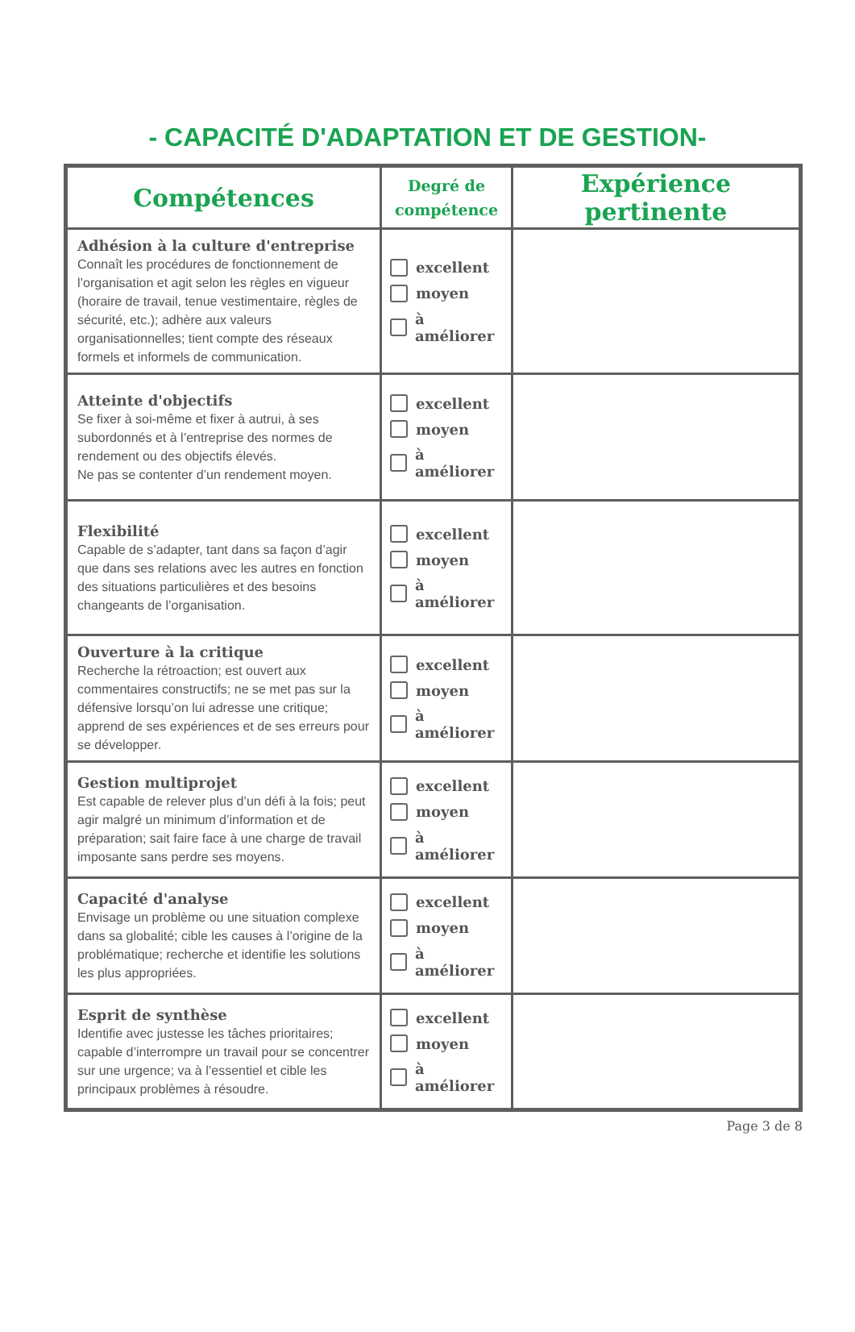- CAPACITÉ D'ADAPTATION ET DE GESTION-
| Compétences | Degré de compétence | Expérience pertinente |
| --- | --- | --- |
| Adhésion à la culture d'entreprise Connaît les procédures de fonctionnement de l’organisation et agit selon les règles en vigueur (horaire de travail, tenue vestimentaire, règles de sécurité, etc.); adhère aux valeurs organisationnelles; tient compte des réseaux formels et informels de communication. | excellent moyen à améliorer | |
| Atteinte d'objectifs Se fixer à soi-même et fixer à autrui, à ses subordonnés et à l’entreprise des normes de rendement ou des objectifs élevés. Ne pas se contenter d’un rendement moyen. | excellent moyen à améliorer | |
| Flexibilité Capable de s’adapter, tant dans sa façon d’agir que dans ses relations avec les autres en fonction des situations particulières et des besoins changeants de l’organisation. | excellent moyen à améliorer | |
| Ouverture à la critique Recherche la rétroaction; est ouvert aux commentaires constructifs; ne se met pas sur la défensive lorsqu’on lui adresse une critique; apprend de ses expériences et de ses erreurs pour se développer. | excellent moyen à améliorer | |
| Gestion multiprojet Est capable de relever plus d’un défi à la fois; peut agir malgré un minimum d’information et de préparation; sait faire face à une charge de travail imposante sans perdre ses moyens. | excellent moyen à améliorer | |
| Capacité d'analyse Envisage un problème ou une situation complexe dans sa globalité; cible les causes à l’origine de la problématique; recherche et identifie les solutions les plus appropriées. | excellent moyen à améliorer | |
| Esprit de synthèse Identifie avec justesse les tâches prioritaires; capable d’interrompre un travail pour se concentrer sur une urgence; va à l’essentiel et cible les principaux problèmes à résoudre. | excellent moyen à améliorer | |
Page 3 de 8